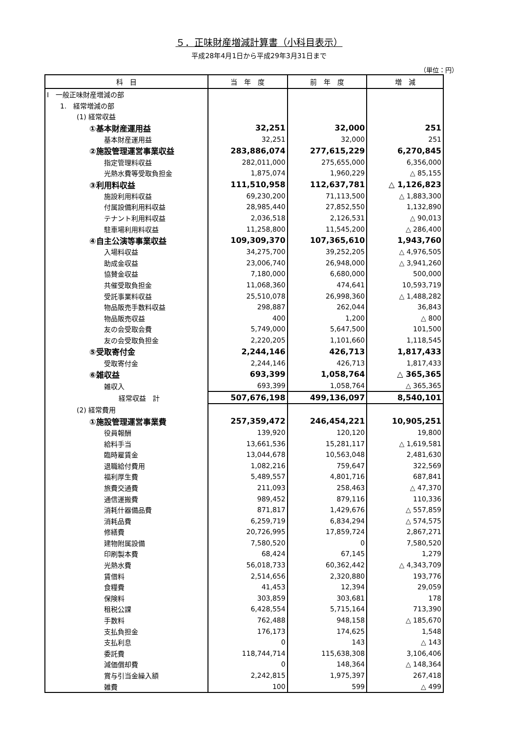５．正味財産増減計算書（小科目表示）
平成28年4月1日から平成29年3月31日まで
（単位：円）
| 科 目 | 当 年 度 | 前 年 度 | 増 減 |
| --- | --- | --- | --- |
| Ⅰ 一般正味財産増減の部 | | | |
| 1. 経常増減の部 | | | |
| (1) 経常収益 | | | |
| ①基本財産運用益 | 32,251 | 32,000 | 251 |
| 基本財産運用益 | 32,251 | 32,000 | 251 |
| ②施設管理運営事業収益 | 283,886,074 | 277,615,229 | 6,270,845 |
| 指定管理料収益 | 282,011,000 | 275,655,000 | 6,356,000 |
| 光熱水費等受取負担金 | 1,875,074 | 1,960,229 | △ 85,155 |
| ③利用料収益 | 111,510,958 | 112,637,781 | △ 1,126,823 |
| 施設利用料収益 | 69,230,200 | 71,113,500 | △ 1,883,300 |
| 付属設備利用料収益 | 28,985,440 | 27,852,550 | 1,132,890 |
| テナント利用料収益 | 2,036,518 | 2,126,531 | △ 90,013 |
| 駐車場利用料収益 | 11,258,800 | 11,545,200 | △ 286,400 |
| ④自主公演等事業収益 | 109,309,370 | 107,365,610 | 1,943,760 |
| 入場料収益 | 34,275,700 | 39,252,205 | △ 4,976,505 |
| 助成金収益 | 23,006,740 | 26,948,000 | △ 3,941,260 |
| 協賛金収益 | 7,180,000 | 6,680,000 | 500,000 |
| 共催受取負担金 | 11,068,360 | 474,641 | 10,593,719 |
| 受託事業料収益 | 25,510,078 | 26,998,360 | △ 1,488,282 |
| 物品販売手数料収益 | 298,887 | 262,044 | 36,843 |
| 物品販売収益 | 400 | 1,200 | △ 800 |
| 友の会受取会費 | 5,749,000 | 5,647,500 | 101,500 |
| 友の会受取負担金 | 2,220,205 | 1,101,660 | 1,118,545 |
| ⑤受取寄付金 | 2,244,146 | 426,713 | 1,817,433 |
| 受取寄付金 | 2,244,146 | 426,713 | 1,817,433 |
| ⑥雑収益 | 693,399 | 1,058,764 | △ 365,365 |
| 雑収入 | 693,399 | 1,058,764 | △ 365,365 |
| 経常収益 計 | 507,676,198 | 499,136,097 | 8,540,101 |
| (2) 経常費用 | | | |
| ①施設管理運営事業費 | 257,359,472 | 246,454,221 | 10,905,251 |
| 役員報酬 | 139,920 | 120,120 | 19,800 |
| 給料手当 | 13,661,536 | 15,281,117 | △ 1,619,581 |
| 臨時雇賃金 | 13,044,678 | 10,563,048 | 2,481,630 |
| 退職給付費用 | 1,082,216 | 759,647 | 322,569 |
| 福利厚生費 | 5,489,557 | 4,801,716 | 687,841 |
| 旅費交通費 | 211,093 | 258,463 | △ 47,370 |
| 通信運搬費 | 989,452 | 879,116 | 110,336 |
| 消耗什器備品費 | 871,817 | 1,429,676 | △ 557,859 |
| 消耗品費 | 6,259,719 | 6,834,294 | △ 574,575 |
| 修繕費 | 20,726,995 | 17,859,724 | 2,867,271 |
| 建物附属設備 | 7,580,520 | 0 | 7,580,520 |
| 印刷製本費 | 68,424 | 67,145 | 1,279 |
| 光熱水費 | 56,018,733 | 60,362,442 | △ 4,343,709 |
| 賃借料 | 2,514,656 | 2,320,880 | 193,776 |
| 食糧費 | 41,453 | 12,394 | 29,059 |
| 保険料 | 303,859 | 303,681 | 178 |
| 租税公課 | 6,428,554 | 5,715,164 | 713,390 |
| 手数料 | 762,488 | 948,158 | △ 185,670 |
| 支払負担金 | 176,173 | 174,625 | 1,548 |
| 支払利息 | 0 | 143 | △ 143 |
| 委託費 | 118,744,714 | 115,638,308 | 3,106,406 |
| 減価償却費 | 0 | 148,364 | △ 148,364 |
| 賞与引当金繰入額 | 2,242,815 | 1,975,397 | 267,418 |
| 雑費 | 100 | 599 | △ 499 |